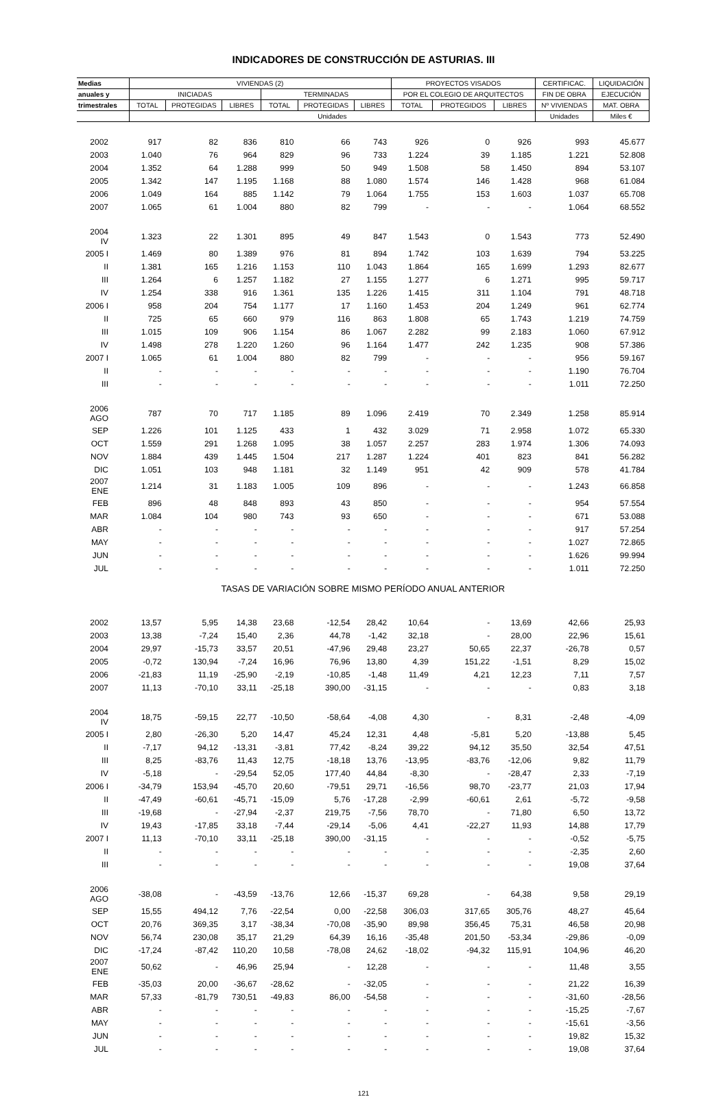INDICADORES DE CONSTRUCCIÓN DE ASTURIAS. III
| Medias | VIVIENDAS (2) | | | | | | PROYECTOS VISADOS | | | CERTIFICAC. | LIQUIDACIÓN |
| --- | --- | --- | --- | --- | --- | --- | --- | --- | --- | --- | --- |
| anuales y | INICIADAS | | | TERMINADAS | | | POR EL COLEGIO DE ARQUITECTOS | | | FIN DE OBRA | EJECUCIÓN |
| trimestrales | TOTAL | PROTEGIDAS | LIBRES | TOTAL | PROTEGIDAS | LIBRES | TOTAL | PROTEGIDOS | LIBRES | Nº VIVIENDAS | MAT. OBRA |
| | Unidades | | | | | | | | | Unidades | Miles € |
| 2002 | 917 | 82 | 836 | 810 | 66 | 743 | 926 | 0 | 926 | 993 | 45.677 |
| 2003 | 1.040 | 76 | 964 | 829 | 96 | 733 | 1.224 | 39 | 1.185 | 1.221 | 52.808 |
| 2004 | 1.352 | 64 | 1.288 | 999 | 50 | 949 | 1.508 | 58 | 1.450 | 894 | 53.107 |
| 2005 | 1.342 | 147 | 1.195 | 1.168 | 88 | 1.080 | 1.574 | 146 | 1.428 | 968 | 61.084 |
| 2006 | 1.049 | 164 | 885 | 1.142 | 79 | 1.064 | 1.755 | 153 | 1.603 | 1.037 | 65.708 |
| 2007 | 1.065 | 61 | 1.004 | 880 | 82 | 799 | - | - | - | 1.064 | 68.552 |
| 2004 IV | 1.323 | 22 | 1.301 | 895 | 49 | 847 | 1.543 | 0 | 1.543 | 773 | 52.490 |
| 2005 I | 1.469 | 80 | 1.389 | 976 | 81 | 894 | 1.742 | 103 | 1.639 | 794 | 53.225 |
| II | 1.381 | 165 | 1.216 | 1.153 | 110 | 1.043 | 1.864 | 165 | 1.699 | 1.293 | 82.677 |
| III | 1.264 | 6 | 1.257 | 1.182 | 27 | 1.155 | 1.277 | 6 | 1.271 | 995 | 59.717 |
| IV | 1.254 | 338 | 916 | 1.361 | 135 | 1.226 | 1.415 | 311 | 1.104 | 791 | 48.718 |
| 2006 I | 958 | 204 | 754 | 1.177 | 17 | 1.160 | 1.453 | 204 | 1.249 | 961 | 62.774 |
| II | 725 | 65 | 660 | 979 | 116 | 863 | 1.808 | 65 | 1.743 | 1.219 | 74.759 |
| III | 1.015 | 109 | 906 | 1.154 | 86 | 1.067 | 2.282 | 99 | 2.183 | 1.060 | 67.912 |
| IV | 1.498 | 278 | 1.220 | 1.260 | 96 | 1.164 | 1.477 | 242 | 1.235 | 908 | 57.386 |
| 2007 I | 1.065 | 61 | 1.004 | 880 | 82 | 799 | - | - | - | 956 | 59.167 |
| II | - | - | - | - | - | - | - | - | - | 1.190 | 76.704 |
| III | - | - | - | - | - | - | - | - | - | 1.011 | 72.250 |
| 2006 AGO | 787 | 70 | 717 | 1.185 | 89 | 1.096 | 2.419 | 70 | 2.349 | 1.258 | 85.914 |
| SEP | 1.226 | 101 | 1.125 | 433 | 1 | 432 | 3.029 | 71 | 2.958 | 1.072 | 65.330 |
| OCT | 1.559 | 291 | 1.268 | 1.095 | 38 | 1.057 | 2.257 | 283 | 1.974 | 1.306 | 74.093 |
| NOV | 1.884 | 439 | 1.445 | 1.504 | 217 | 1.287 | 1.224 | 401 | 823 | 841 | 56.282 |
| DIC | 1.051 | 103 | 948 | 1.181 | 32 | 1.149 | 951 | 42 | 909 | 578 | 41.784 |
| 2007 ENE | 1.214 | 31 | 1.183 | 1.005 | 109 | 896 | - | - | - | 1.243 | 66.858 |
| FEB | 896 | 48 | 848 | 893 | 43 | 850 | - | - | - | 954 | 57.554 |
| MAR | 1.084 | 104 | 980 | 743 | 93 | 650 | - | - | - | 671 | 53.088 |
| ABR | - | - | - | - | - | - | - | - | - | 917 | 57.254 |
| MAY | - | - | - | - | - | - | - | - | - | 1.027 | 72.865 |
| JUN | - | - | - | - | - | - | - | - | - | 1.626 | 99.994 |
| JUL | - | - | - | - | - | - | - | - | - | 1.011 | 72.250 |
| TASAS DE VARIACIÓN SOBRE MISMO PERÍODO ANUAL ANTERIOR | | | | | | | | | | | |
| 2002 | 13,57 | 5,95 | 14,38 | 23,68 | -12,54 | 28,42 | 10,64 | - | 13,69 | 42,66 | 25,93 |
| 2003 | 13,38 | -7,24 | 15,40 | 2,36 | 44,78 | -1,42 | 32,18 | - | 28,00 | 22,96 | 15,61 |
| 2004 | 29,97 | -15,73 | 33,57 | 20,51 | -47,96 | 29,48 | 23,27 | 50,65 | 22,37 | -26,78 | 0,57 |
| 2005 | -0,72 | 130,94 | -7,24 | 16,96 | 76,96 | 13,80 | 4,39 | 151,22 | -1,51 | 8,29 | 15,02 |
| 2006 | -21,83 | 11,19 | -25,90 | -2,19 | -10,85 | -1,48 | 11,49 | 4,21 | 12,23 | 7,11 | 7,57 |
| 2007 | 11,13 | -70,10 | 33,11 | -25,18 | 390,00 | -31,15 | - | - | - | 0,83 | 3,18 |
| 2004 IV | 18,75 | -59,15 | 22,77 | -10,50 | -58,64 | -4,08 | 4,30 | - | 8,31 | -2,48 | -4,09 |
| 2005 I | 2,80 | -26,30 | 5,20 | 14,47 | 45,24 | 12,31 | 4,48 | -5,81 | 5,20 | -13,88 | 5,45 |
| II | -7,17 | 94,12 | -13,31 | -3,81 | 77,42 | -8,24 | 39,22 | 94,12 | 35,50 | 32,54 | 47,51 |
| III | 8,25 | -83,76 | 11,43 | 12,75 | -18,18 | 13,76 | -13,95 | -83,76 | -12,06 | 9,82 | 11,79 |
| IV | -5,18 | - | -29,54 | 52,05 | 177,40 | 44,84 | -8,30 | - | -28,47 | 2,33 | -7,19 |
| 2006 I | -34,79 | 153,94 | -45,70 | 20,60 | -79,51 | 29,71 | -16,56 | 98,70 | -23,77 | 21,03 | 17,94 |
| II | -47,49 | -60,61 | -45,71 | -15,09 | 5,76 | -17,28 | -2,99 | -60,61 | 2,61 | -5,72 | -9,58 |
| III | -19,68 | - | -27,94 | -2,37 | 219,75 | -7,56 | 78,70 | - | 71,80 | 6,50 | 13,72 |
| IV | 19,43 | -17,85 | 33,18 | -7,44 | -29,14 | -5,06 | 4,41 | -22,27 | 11,93 | 14,88 | 17,79 |
| 2007 I | 11,13 | -70,10 | 33,11 | -25,18 | 390,00 | -31,15 | - | - | - | -0,52 | -5,75 |
| II | - | - | - | - | - | - | - | - | - | -2,35 | 2,60 |
| III | - | - | - | - | - | - | - | - | - | 19,08 | 37,64 |
| 2006 AGO | -38,08 | - | -43,59 | -13,76 | 12,66 | -15,37 | 69,28 | - | 64,38 | 9,58 | 29,19 |
| SEP | 15,55 | 494,12 | 7,76 | -22,54 | 0,00 | -22,58 | 306,03 | 317,65 | 305,76 | 48,27 | 45,64 |
| OCT | 20,76 | 369,35 | 3,17 | -38,34 | -70,08 | -35,90 | 89,98 | 356,45 | 75,31 | 46,58 | 20,98 |
| NOV | 56,74 | 230,08 | 35,17 | 21,29 | 64,39 | 16,16 | -35,48 | 201,50 | -53,34 | -29,86 | -0,09 |
| DIC | -17,24 | -87,42 | 110,20 | 10,58 | -78,08 | 24,62 | -18,02 | -94,32 | 115,91 | 104,96 | 46,20 |
| 2007 ENE | 50,62 | - | 46,96 | 25,94 | - | 12,28 | - | - | - | 11,48 | 3,55 |
| FEB | -35,03 | 20,00 | -36,67 | -28,62 | - | -32,05 | - | - | - | 21,22 | 16,39 |
| MAR | 57,33 | -81,79 | 730,51 | -49,83 | 86,00 | -54,58 | - | - | - | -31,60 | -28,56 |
| ABR | - | - | - | - | - | - | - | - | - | -15,25 | -7,67 |
| MAY | - | - | - | - | - | - | - | - | - | -15,61 | -3,56 |
| JUN | - | - | - | - | - | - | - | - | - | 19,82 | 15,32 |
| JUL | - | - | - | - | - | - | - | - | - | 19,08 | 37,64 |
121